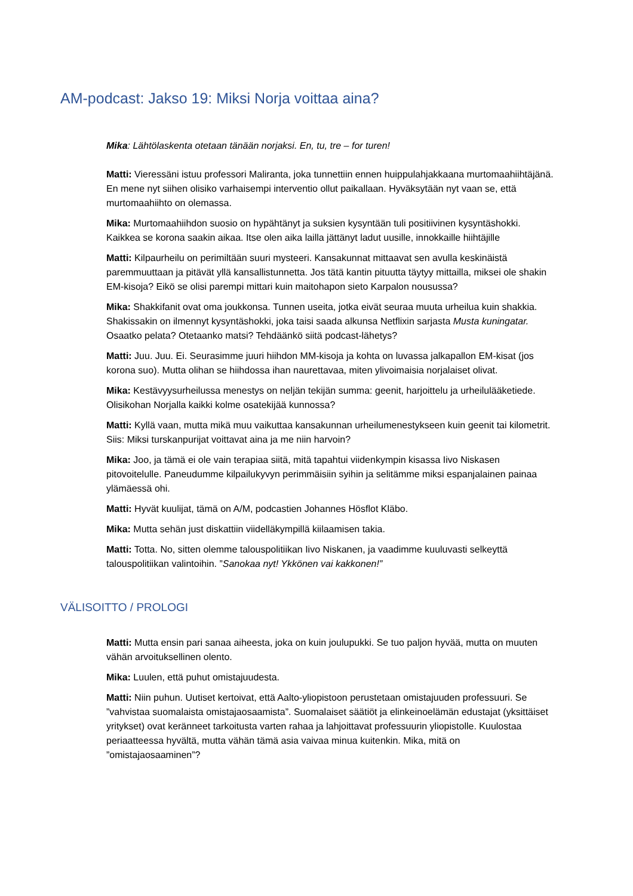AM-podcast: Jakso 19: Miksi Norja voittaa aina?
Mika: Lähtölaskenta otetaan tänään norjaksi. En, tu, tre – for turen!
Matti: Vieressäni istuu professori Maliranta, joka tunnettiin ennen huippulahjakkaana murtomaahiihtäjänä. En mene nyt siihen olisiko varhaisempi interventio ollut paikallaan. Hyväksytään nyt vaan se, että murtomaahiihto on olemassa.
Mika: Murtomaahiihdon suosio on hypähtänyt ja suksien kysyntään tuli positiivinen kysyntäshokki. Kaikkea se korona saakin aikaa. Itse olen aika lailla jättänyt ladut uusille, innokkaille hiihtäjille
Matti: Kilpaurheilu on perimiltään suuri mysteeri. Kansakunnat mittaavat sen avulla keskinäistä paremmuuttaan ja pitävät yllä kansallistunnetta. Jos tätä kantin pituutta täytyy mittailla, miksei ole shakin EM-kisoja? Eikö se olisi parempi mittari kuin maitohapon sieto Karpalon nousussa?
Mika: Shakkifanit ovat oma joukkonsa. Tunnen useita, jotka eivät seuraa muuta urheilua kuin shakkia. Shakissakin on ilmennyt kysyntäshokki, joka taisi saada alkunsa Netflixin sarjasta Musta kuningatar. Osaatko pelata? Otetaanko matsi? Tehdäänkö siitä podcast-lähetys?
Matti: Juu. Juu. Ei. Seurasimme juuri hiihdon MM-kisoja ja kohta on luvassa jalkapallon EM-kisat (jos korona suo). Mutta olihan se hiihdossa ihan naurettavaa, miten ylivoimaisia norjalaiset olivat.
Mika: Kestävyysurheilussa menestys on neljän tekijän summa: geenit, harjoittelu ja urheilulääketiede. Olisikohan Norjalla kaikki kolme osatekijää kunnossa?
Matti: Kyllä vaan, mutta mikä muu vaikuttaa kansakunnan urheilumenestykseen kuin geenit tai kilometrit. Siis: Miksi turskanpurijat voittavat aina ja me niin harvoin?
Mika: Joo, ja tämä ei ole vain terapiaa siitä, mitä tapahtui viidenkympin kisassa Iivo Niskasen pitovoitelulle. Paneudumme kilpailukyvyn perimmäisiin syihin ja selitämme miksi espanjalainen painaa ylämäessä ohi.
Matti: Hyvät kuulijat, tämä on A/M, podcastien Johannes Hösflot Kläbo.
Mika: Mutta sehän just diskattiin viidelläkympillä kiilaamisen takia.
Matti: Totta. No, sitten olemme talouspolitiikan Iivo Niskanen, ja vaadimme kuuluvasti selkeyttä talouspolitiikan valintoihin. ”Sanokaa nyt! Ykkönen vai kakkonen!”
VÄLISOITTO / PROLOGI
Matti: Mutta ensin pari sanaa aiheesta, joka on kuin joulupukki. Se tuo paljon hyvää, mutta on muuten vähän arvoituksellinen olento.
Mika: Luulen, että puhut omistajuudesta.
Matti: Niin puhun. Uutiset kertoivat, että Aalto-yliopistoon perustetaan omistajuuden professuuri. Se ”vahvistaa suomalaista omistajaosaamista”. Suomalaiset säätiöt ja elinkeinoelämän edustajat (yksittäiset yritykset) ovat keränneet tarkoitusta varten rahaa ja lahjoittavat professuurin yliopistolle. Kuulostaa periaatteessa hyvältä, mutta vähän tämä asia vaivaa minua kuitenkin. Mika, mitä on ”omistajaosaaminen”?